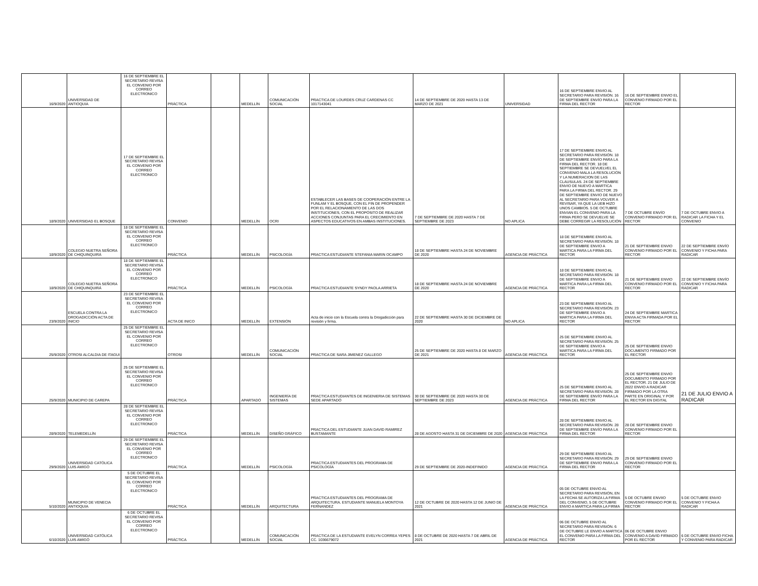| 16/9/2020 | UNIVERSIDAD DE ANTIOQUIA | 16 DE SEPTIEMBRE EL SECRETARIO REVISA EL CONVENIO POR CORREO ELECTRONICO | PRÁCTICA | | MEDELLÍN | COMUNICACIÓN SOCIAL | PRACTICA DE LOURDES CRUZ CARDENAS CC 1017143041 | 14 DE SEPTIEMBRE DE 2020 HASTA 13 DE MARZO DE 2021 | UNIVERSIDAD | 16 DE SEPTIEMBRE ENVIO AL SECRETARIO PARA REVISIÓN. 16 DE SEPTIEMBRE ENVÍO PARA LA FIRMA DEL RECTOR | 16 DE SEPTIEMBRE ENVIO EL CONVENIO FIRMADO POR EL RECTOR | |
| 18/9/2020 | UNIVERSIDAD EL BOSQUE | 17 DE SEPTIEMBRE EL SECRETARIO REVISA EL CONVENIO POR CORREO ELECTRONICO | CONVENIO | | MEDELLÍN | OCRI | ESTABLECER LAS BASES DE COOPERACIÓN ENTRE LA FUNLAM Y EL BOSQUE, CON EL FIN DE PROPENDER POR EL RELACIONAMIENTO DE LAS DOS INSTITUCIONES, CON EL PROPÓSITO DE REALIZAR ACCIONES CONJUNTAS PARA EL CRECIMIENTO EN ASPECTOS EDUCATIVOS EN AMBAS INSTITUCIONES. | 7 DE SEPTIEMBRE DE 2020 HASTA 7 DE SEPTIEMBRE DE 2023 | NO APLICA | 17 DE SEPTIEMBRE ENVIO AL SECRETARIO PARA REVISIÓN. 18 DE SEPTIEMBRE ENVÍO PARA LA FIRMA DEL RECTOR. 18 DE SEPTIEMBRE SE DEVUELVEL EL CONVENIO MALA LA RESOLUCIÓN Y LA NUMERACION DE LAS CLAUSULAS. 24 DE SEPTIEMBRE ENVIO DE NUEVO A MARTICA PARA LA FIRMA DEL RECTOR. 29 DE SEPTIEMBRE ENVIO DE NUEVO AL SECRETARIO PARA VOLVER A REVISAR, YA QUE LA UEB HIZO UNOS CAMBIOS. 5 DE OCTUBRE ENVIAN EL CONVENIO PARA LA FIRMA PERO SE DEVUELVE SE DEBE CORREGIR LA RESOLUCIÓN | 7 DE OCTUBRE ENVÍO CONVENIO FIRMADO POR EL RECTOR | 7 DE OCTUBRE ENVIO A RADICAR LA FICHA Y EL CONVENIO |
| 18/9/2020 | COLEGIO NUETRA SEÑORA DE CHIQUINQUIRÁ | 18 DE SEPTIEMBRE EL SECRETARIO REVISA EL CONVENIO POR CORREO ELECTRONICO | PRÁCTICA | | MEDELLÍN | PSICOLOGÍA | PRACTICA ESTUDIANTE STEFANIA MARIN OCAMPO | 18 DE SEPTIEMBRE HASTA 24 DE NOVIEMBRE DE 2020 | AGENCIA DE PRÁCTICA | 18 DE SEPTIEMBRE ENVIO AL SECRETARIO PARA REVISIÓN. 18 DE SEPTIEMBRE ENVIO A MARTICA PARA LA FIRMA DEL RECTOR | 21 DE SEPTIEMBRE ENVIO CONVENIO FIRMADO POR EL RECTOR | 22 DE SEPTIEMBRE ENVÍO CONVENIO Y FICHA PARA RADICAR |
| 18/9/2020 | COLEGIO NUETRA SEÑORA DE CHIQUINQUIRÁ | 18 DE SEPTIEMBRE EL SECRETARIO REVISA EL CONVENIO POR CORREO ELECTRONICO | PRÁCTICA | | MEDELLÍN | PSICOLOGÍA | PRACTICA ESTUDIANTE SYNDY PAOLA ARRIETA | 18 DE SEPTIEMBRE HASTA 24 DE NOVIEMBRE DE 2020 | AGENCIA DE PRÁCTICA | 18 DE SEPTIEMBRE ENVIO AL SECRETARIO PARA REVISIÓN. 18 DE SEPTIEMBRE ENVIO A MARTICA PARA LA FIRMA DEL RECTOR | 21 DE SEPTIEMBRE ENVIO CONVENIO FIRMADO POR EL RECTOR | 22 DE SEPTIEMBRE ENVÍO CONVENIO Y FICHA PARA RADICAR |
| 23/9/2020 | ESCUELA CONTRA LA DROGADICCIÓN ACTA DE INICIO | 23 DE SEPTIEMBRE EL SECRETARIO REVISA EL CONVENIO POR CORREO ELECTRONICO | ACTA DE INICO | | MEDELLÍN | EXTENSIÓN | Acta de inicio con la Escuela contra la Drogadicción para revisión y firma. | 22 DE SEPTIEMBRE HASTA 30 DE DICIEMBRE DE 2020 | NO APLICA | 23 DE SEPTIEMBRE ENVIO AL SECRETARIO PARA REVISIÓN. 23 DE SEPTIEMBRE ENVIO A MARTICA PARA LA FIRMA DEL RECTOR | 24 DE SEPTIEMBRE MARTICA ENVIA ACTA FIRMADA POR EL RECTOR | |
| 25/9/2020 | OTROSI ALCALDIA DE ITAGUI | 25 DE SEPTIEMBRE EL SECRETARIO REVISA EL CONVENIO POR CORREO ELECTRONICO | OTROSI | | MEDELLÍN | COMUNICACIÓN SOCIAL | PRACTICA DE SARA JIMENEZ GALLEGO | 25 DE SEPTIEMBRE DE 2020 HASTA 8 DE MARZO DE 2021 | AGENCIA DE PRÁCTICA | 25 DE SEPTIEMBRE ENVIO AL SECRETARIO PARA REVISIÓN. 25 DE SEPTIEMBRE ENVIO A MARTICA PARA LA FIRMA DEL RECTOR | 25 DE SEPTIEMBRE ENVIO DOCUMENTO FIRMADO POR EL RECTOR | |
| 25/9/2020 | MUNICIPIO DE CAREPA | 25 DE SEPTIEMBRE EL SECRETARIO REVISA EL CONVENIO POR CORREO ELECTRONICO | PRÁCTICA | | APARTADÓ | INGENIERÍA DE SISTEMAS | PRACTICA ESTUDIANTES DE INGENIERIA DE SISTEMAS SEDE APARTADÓ | 30 DE SEPTIEMBRE DE 2020 HASTA 30 DE SEPTIEMBRE DE 2023 | AGENCIA DE PRÁCTICA | 25 DE SEPTIEMBRE ENVIO AL SECRETARIO PARA REVISIÓN. 28 DE SEPTIEMBRE ENVÍO PARA LA FIRMA DEL RECTOR | 25 DE SEPTIEMBRE ENVIO DOCUMENTO FIRMADO POR EL RECTOR. 21 DE JULIO DE 2022 ENVIO A RADICAR FIRMADO POR LA OTRA PARTE EN ORIGINAL Y POR EL RECTOR EN DIGITAL | 21 DE JULIO ENVIO A RADICAR |
| 28/9/2020 | TELEMEDELLÍN | 28 DE SEPTIEMBRE EL SECRETARIO REVISA EL CONVENIO POR CORREO ELECTRONICO | PRÁCTICA | | MEDELLÍN | DISEÑO GRÁFICO | PRACTICA DEL ESTUDIANTE JUAN DAVID RAMIREZ BUSTAMANTE | 28 DE AGOSTO HASTA 31 DE DICIEMBRE DE 2020 | AGENCIA DE PRÁCTICA | 28 DE SEPTIEMBRE ENVIO AL SECRETARIO PARA REVISIÓN. 28 DE SEPTIEMBRE ENVÍO PARA LA FIRMA DEL RECTOR | 28 DE SEPTIEMBRE ENVIO CONVENIO FIRMADO POR EL RECTOR | |
| 29/9/2020 | UNIVERSIDAD CATÓLICA LUIS AMIGÓ | 29 DE SEPTIEMBRE EL SECRETARIO REVISA EL CONVENIO POR CORREO ELECTRONICO | PRÁCTICA | | MEDELLÍN | PSICOLOGÍA | PRACTICA ESTUDIANTES DEL PROGRAMA DE PSICOLOGÍA | 29 DE SEPTIEMBRE DE 2020-INDEFINIDO | AGENCIA DE PRÁCTICA | 29 DE SEPTIEMBRE ENVIO AL SECRETARIO PARA REVISIÓN. 29 DE SEPTIEMBRE ENVIO PARA LA FIRMA DEL RECTOR | 29 DE SEPTIEMBRE ENVIO CONVENIO FIRMADO POR EL RECTOR | |
| 5/10/2020 | MUNICIPIO DE VENECIA ANTIOQUIA | 5 DE OCTUBRE EL SECRETARIO REVISA EL CONVENIO POR CORREO ELECTRONICO | PRÁCTICA | | MEDELLÍN | ARQUITECTURA | PRACTICA ESTUDIANTES DEL PROGRAMA DE ARQUITECTURA. ESTUDIANTE MANUELA MONTOYA FERNANDEZ | 12 DE OCTUBRE DE 2020 HASTA 12 DE JUNIO DE 2021 | AGENCIA DE PRÁCTICA | 05 DE OCTUBRE ENVIO AL SECRETARIO PARA REVISIÓN, EN LA FECHA SE AUTORIZA LA FIRMA DEL CONVENIO, 5 DE OCTUBRE ENVIO A MARTICA PARA LA FIRMA | 5 DE OCTUBRE ENVIIO CONVENIO FIRMADO POR EL RECTOR | 5 DE OCTUBRE ENVIO CONVENIO Y FICHA A RADICAR |
| 6/10/2020 | UNIVERSIDAD CATÓLICA LUIS AMIGÓ | 6 DE OCTUBRE EL SECRETARIO REVISA EL CONVENIO POR CORREO ELECTRONICO | PRÁCTICA | | MEDELLÍN | COMUNICACIÓN SOCIAL | PRACTICA DE LA ESTUDIANTE EVELYN CORREA YEPES CC. 1036679072 | 8 DE OCTUBRE DE 2020 HASTA 7 DE ABRIL DE 2021 | AGENCIA DE PRÁCTICA | 06 DE OCTUBRE ENVIO AL SECRETARIO PARA REVISIÓN. 6 DE OCTUBRE LE ENVIO A MARTICA EL CONVENIO PARA LA FIRMA DEL RECTOR | 06 DE OCTUBRE ENVIO CONVENIO A DAVID FIRMADO POR EL RECTOR | 6 DE OCTUBRE ENVIO FICHA Y CONVENIO PARA RADICAR |